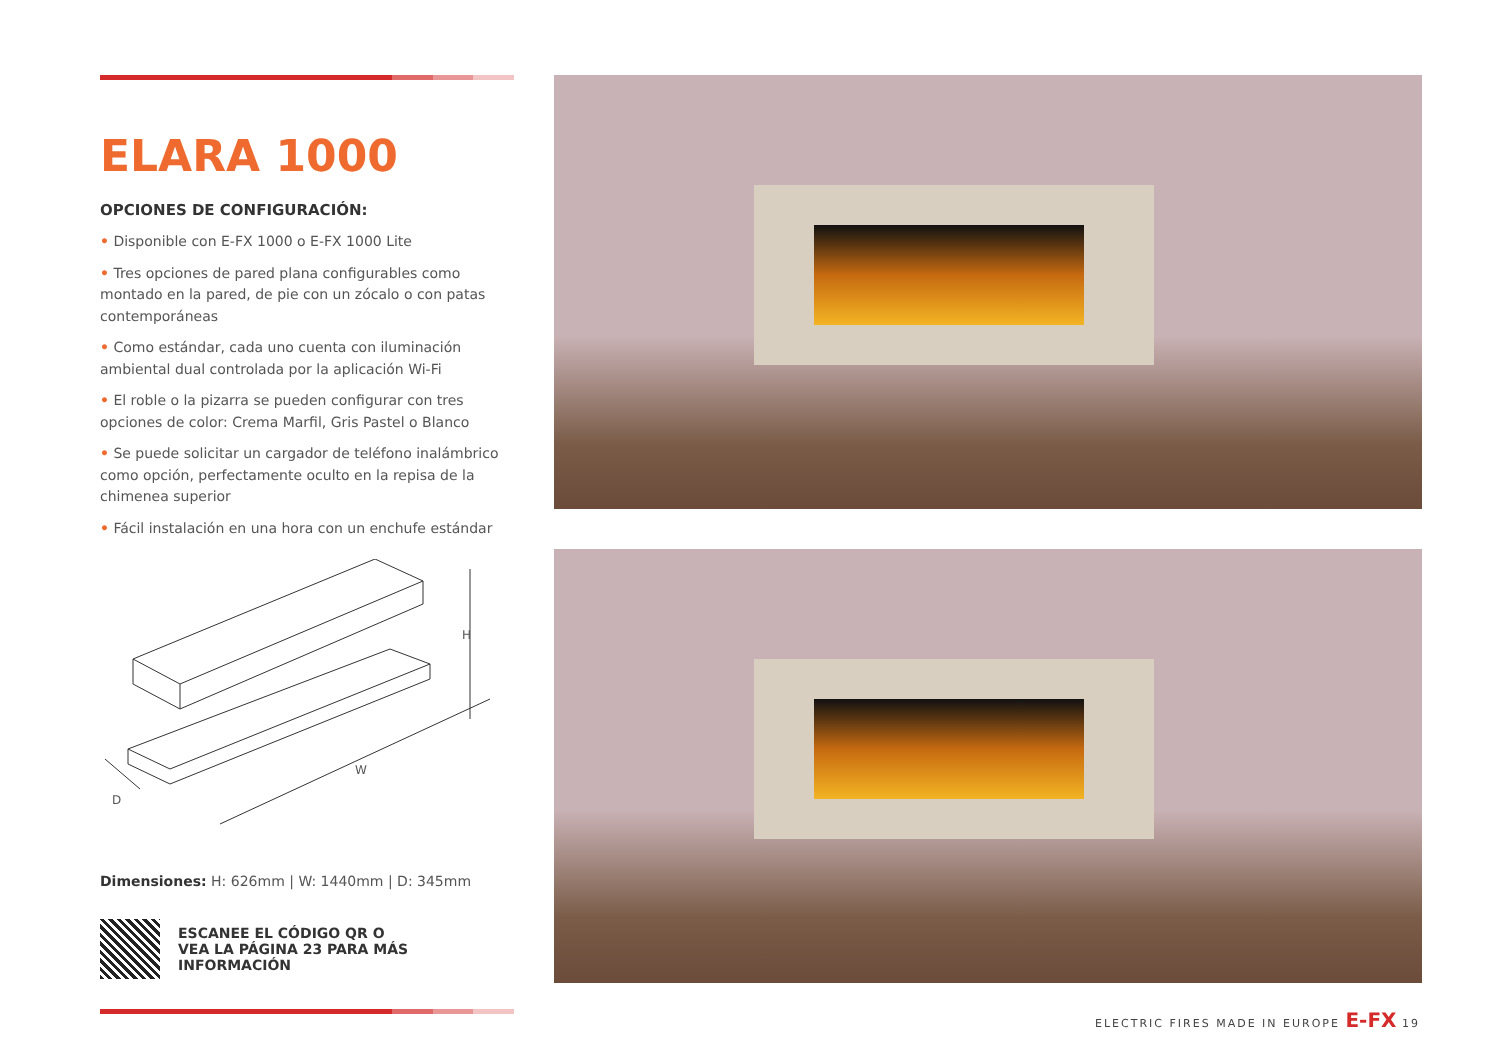ELARA 1000
OPCIONES DE CONFIGURACIÓN:
• Disponible con E-FX 1000 o E-FX 1000 Lite
• Tres opciones de pared plana configurables como montado en la pared, de pie con un zócalo o con patas contemporáneas
• Como estándar, cada uno cuenta con iluminación ambiental dual controlada por la aplicación Wi-Fi
• El roble o la pizarra se pueden configurar con tres opciones de color: Crema Marfil, Gris Pastel o Blanco
• Se puede solicitar un cargador de teléfono inalámbrico como opción, perfectamente oculto en la repisa de la chimenea superior
• Fácil instalación en una hora con un enchufe estándar
H
W
D
Dimensiones: H: 626mm | W: 1440mm | D: 345mm
ESCANEE EL CÓDIGO QR O
VEA LA PÁGINA 23 PARA MÁS
INFORMACIÓN
ELECTRIC FIRES MADE IN EUROPE E-FX 19